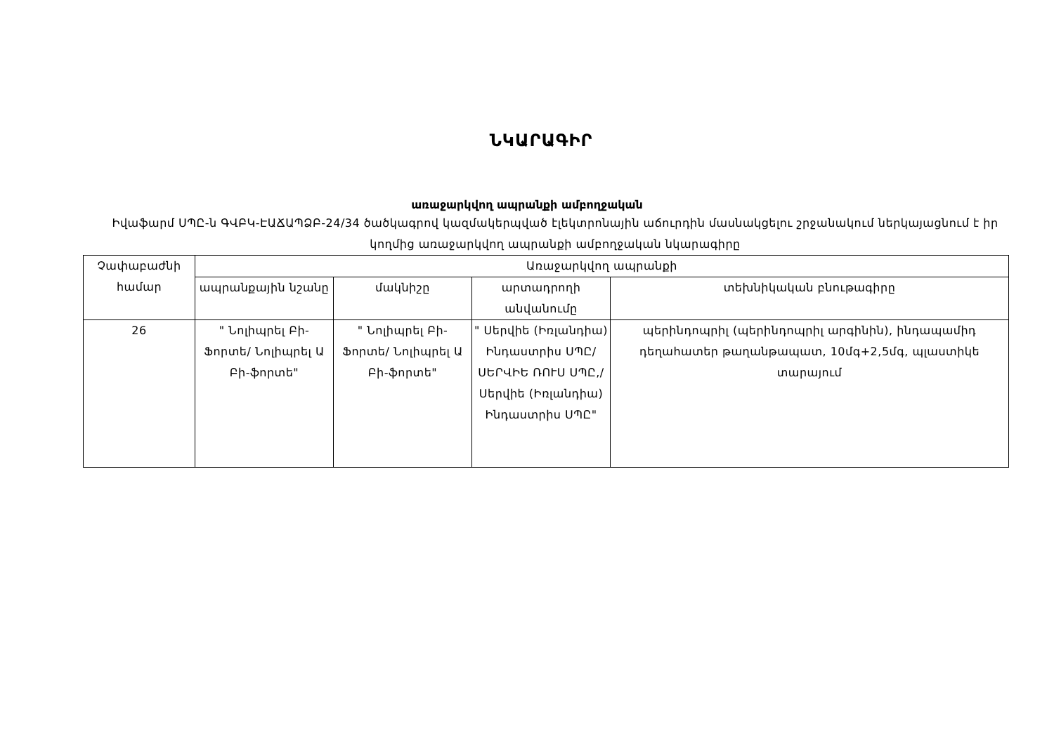ՆԿԱՐԱԳԻՐ
առաջարկվող ապրանքի ամբողջական
Իվաֆարմ ՍՊԸ-ն ԳՎԲԿ-ԷԱՃԱՊՁԲ-24/34 ծածկագրով կազմակերպված էլեկտրոնային աճուրդին մասնակցելու շրջանակում ներկայացնում է իր կողմից առաջարկվող ապրանքի ամբողջական նկարագիրը
| Չափաբաժնի համար | Առաջարկվող ապրանքի | | | |
| --- | --- | --- | --- | --- |
| | ապրանքային նշանը | մակնիշը | արտադրողի անվանումը | տեխնիկական բնութագիրը |
| 26 | " Նոլիպրել Բի-Ֆորտե/ Նոլիպրել Ա Բի-ֆորտե" | " Նոլիպրել Բի-Ֆորտե/ Նոլիպրել Ա Բի-ֆորտե" | " Սերվիե (Իռլանդիա) Ինդաստրիս ՍՊԸ/ՍԵՐՎԻԵ ՌՈՒՍ ՍՊԸ,/Սերվիե (Իռլանդիա) Ինդաստրիս ՍՊԸ" | պերինդոպրիլ (պերինդոպրիլ արգինին), ինդապամիդ դեղահատեր թաղանթապատ, 10մգ+2,5մգ, պլաստիկե տարայում |